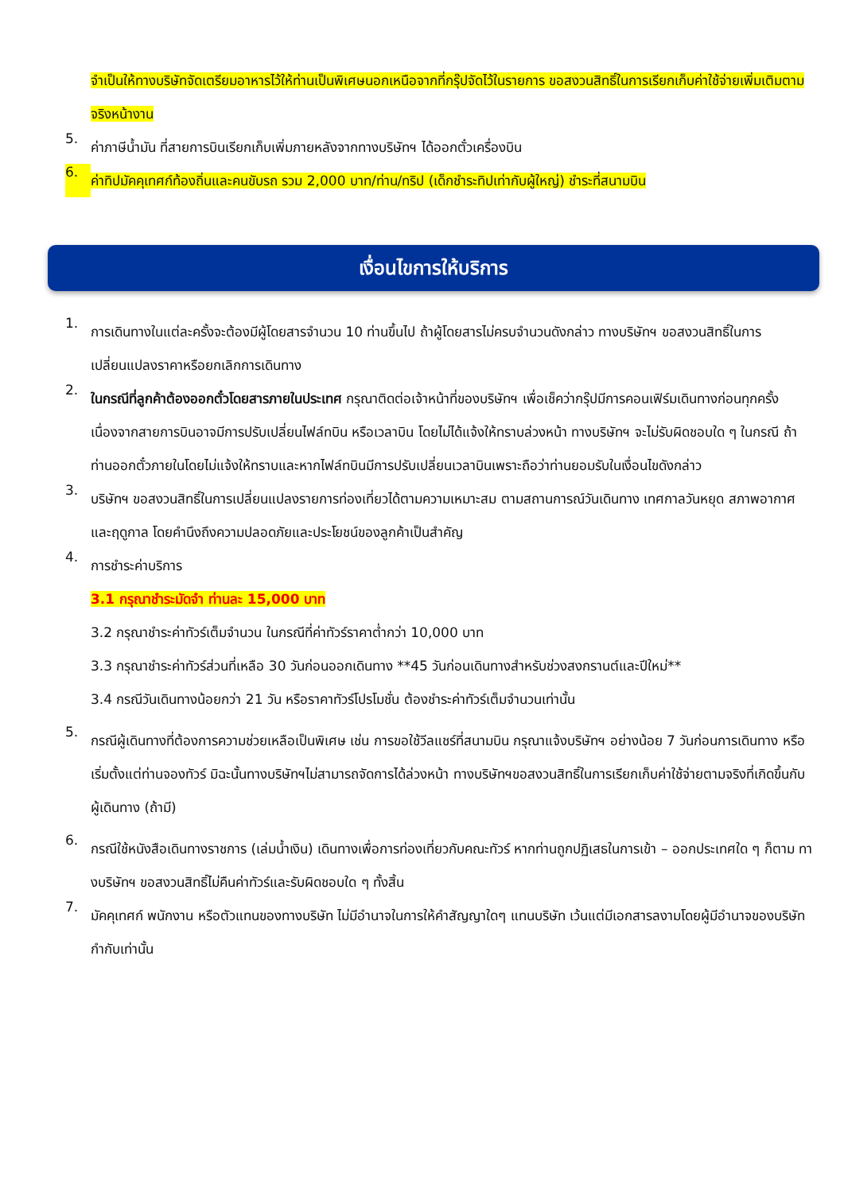จำเป็นให้ทางบริษัทจัดเตรียมอาหารไว้ให้ท่านเป็นพิเศษนอกเหนือจากที่กรุ๊ปจัดไว้ในรายการ ขอสงวนสิทธิ์ในการเรียกเก็บค่าใช้จ่ายเพิ่มเติมตามจริงหน้างาน
5.
ค่าภาษีน้ำมัน ที่สายการบินเรียกเก็บเพิ่มภายหลังจากทางบริษัทฯ ได้ออกตั๋วเครื่องบิน
6.
ค่าทิปมัคคุเทศก์ท้องถิ่นและคนขับรถ รวม 2,000 บาท/ท่าน/ทริป (เด็กชำระทิปเท่ากับผู้ใหญ่) ชำระที่สนามบิน
เงื่อนไขการให้บริการ
1.
การเดินทางในแต่ละครั้งจะต้องมีผู้โดยสารจำนวน 10 ท่านขึ้นไป ถ้าผู้โดยสารไม่ครบจำนวนดังกล่าว ทางบริษัทฯ ขอสงวนสิทธิ์ในการเปลี่ยนแปลงราคาหรือยกเลิกการเดินทาง
2.
ในกรณีที่ลูกค้าต้องออกตั๋วโดยสารภายในประเทศ กรุณาติดต่อเจ้าหน้าที่ของบริษัทฯ เพื่อเช็คว่ากรุ๊ปมีการคอนเฟิร์มเดินทางก่อนทุกครั้ง เนื่องจากสายการบินอาจมีการปรับเปลี่ยนไฟล์ทบิน หรือเวลาบิน โดยไม่ได้แจ้งให้ทราบล่วงหน้า ทางบริษัทฯ จะไม่รับผิดชอบใด ๆ ในกรณี ถ้าท่านออกตั๋วภายในโดยไม่แจ้งให้ทราบและหากไฟล์ทบินมีการปรับเปลี่ยนเวลาบินเพราะถือว่าท่านยอมรับในเงื่อนไขดังกล่าว
3.
บริษัทฯ ขอสงวนสิทธิ์ในการเปลี่ยนแปลงรายการท่องเที่ยวได้ตามความเหมาะสม ตามสถานการณ์วันเดินทาง เทศกาลวันหยุด สภาพอากาศและฤดูกาล โดยคำนึงถึงความปลอดภัยและประโยชน์ของลูกค้าเป็นสำคัญ
4.
การชำระค่าบริการ
3.1 กรุณาชำระมัดจำ ท่านละ 15,000 บาท
3.2 กรุณาชำระค่าทัวร์เต็มจำนวน ในกรณีที่ค่าทัวร์ราคาต่ำกว่า 10,000 บาท
3.3 กรุณาชำระค่าทัวร์ส่วนที่เหลือ 30 วันก่อนออกเดินทาง **45 วันก่อนเดินทางสำหรับช่วงสงกรานต์และปีใหม่**
3.4 กรณีวันเดินทางน้อยกว่า 21 วัน หรือราคาทัวร์โปรโมชั่น ต้องชำระค่าทัวร์เต็มจำนวนเท่านั้น
5.
กรณีผู้เดินทางที่ต้องการความช่วยเหลือเป็นพิเศษ เช่น การขอใช้วีลแชร์ที่สนามบิน กรุณาแจ้งบริษัทฯ อย่างน้อย 7 วันก่อนการเดินทาง หรือเริ่มตั้งแต่ท่านจองทัวร์ มิฉะนั้นทางบริษัทฯไม่สามารถจัดการได้ล่วงหน้า ทางบริษัทฯขอสงวนสิทธิ์ในการเรียกเก็บค่าใช้จ่ายตามจริงที่เกิดขึ้นกับผู้เดินทาง (ถ้ามี)
6.
กรณีใช้หนังสือเดินทางราชการ (เล่มน้ำเงิน) เดินทางเพื่อการท่องเที่ยวกับคณะทัวร์ หากท่านถูกปฏิเสธในการเข้า – ออกประเทศใด ๆ ก็ตาม ทางบริษัทฯ ขอสงวนสิทธิ์ไม่คืนค่าทัวร์และรับผิดชอบใด ๆ ทั้งสิ้น
7.
มัคคุเทศก์ พนักงาน หรือตัวแทนของทางบริษัท ไม่มีอำนาจในการให้คำสัญญาใดๆ แทนบริษัท เว้นแต่มีเอกสารลงามโดยผู้มีอำนาจของบริษัทกำกับเท่านั้น